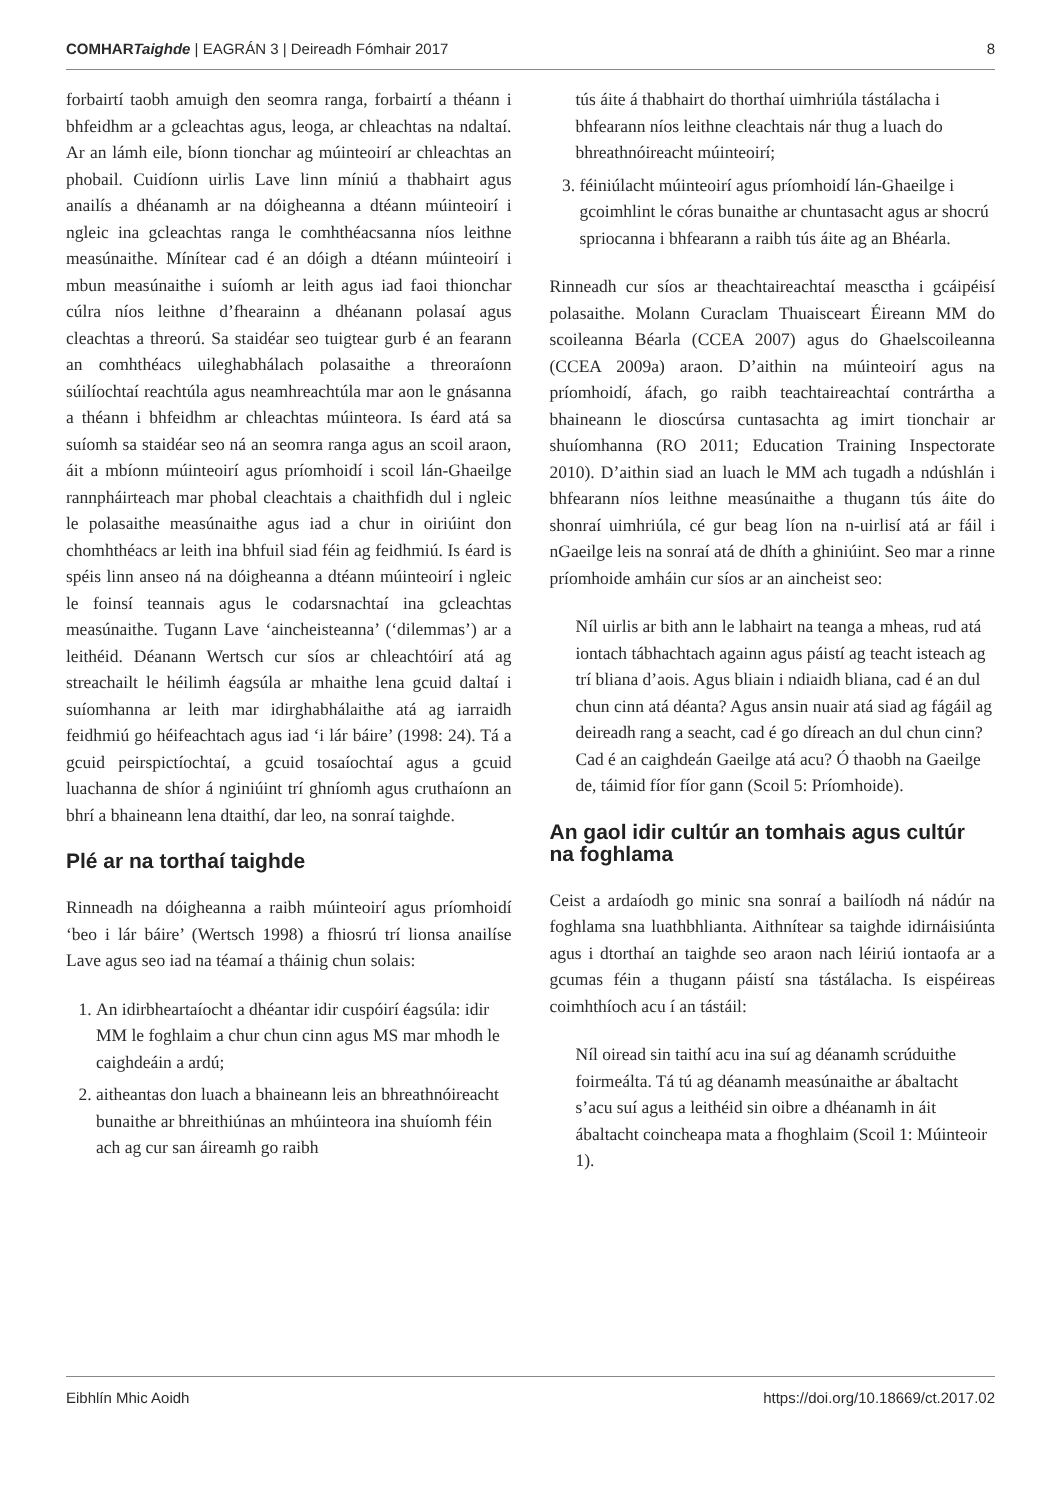COMHARTaighde | EAGRÁN 3 | Deireadh Fómhair 2017 8
forbairtí taobh amuigh den seomra ranga, forbairtí a théann i bhfeidhm ar a gcleachtas agus, leoga, ar chleachtas na ndaltaí. Ar an lámh eile, bíonn tionchar ag múinteoirí ar chleachtas an phobail. Cuidíonn uirlis Lave linn míniú a thabhairt agus anailís a dhéanamh ar na dóigheanna a dtéann múinteoirí i ngleic ina gcleachtas ranga le comhthéacsanna níos leithne measúnaithe. Mínítear cad é an dóigh a dtéann múinteoirí i mbun measúnaithe i suíomh ar leith agus iad faoi thionchar cúlra níos leithne d’fhearainn a dhéanann polasaí agus cleachtas a threorú. Sa staidéar seo tuigtear gurb é an fearann an comhthéacs uileghabhálach polasaithe a threoraíonn súilíochtaí reachtúla agus neamhreachtúla mar aon le gnásanna a théann i bhfeidhm ar chleachtas múinteora. Is éard atá sa suíomh sa staidéar seo ná an seomra ranga agus an scoil araon, áit a mbíonn múinteoirí agus príomhoidí i scoil lán-Ghaeilge rannpháirteach mar phobal cleachtais a chaithfidh dul i ngleic le polasaithe measúnaithe agus iad a chur in oiriúint don chomhthéacs ar leith ina bhfuil siad féin ag feidhmiú. Is éard is spéis linn anseo ná na dóigheanna a dtéann múinteoirí i ngleic le foinsí teannais agus le codarsnachtaí ina gcleachtas measúnaithe. Tugann Lave ‘aincheisteanna’ (‘dilemmas’) ar a leithéid. Déanann Wertsch cur síos ar chleachtóirí atá ag streachailt le héilimh éagsúla ar mhaithe lena gcuid daltaí i suíomhanna ar leith mar idirghabhálaithe atá ag iarraidh feidhmiú go héifeachtach agus iad ‘i lár báire’ (1998: 24). Tá a gcuid peirspictíochtaí, a gcuid tosaíochtaí agus a gcuid luachanna de shíor á nginiúint trí ghníomh agus cruthaíonn an bhrí a bhaineann lena dtaithí, dar leo, na sonraí taighde.
Plé ar na torthaí taighde
Rinneadh na dóigheanna a raibh múinteoirí agus príomhoidí ‘beo i lár báire’ (Wertsch 1998) a fhiosrú trí lionsa anailíse Lave agus seo iad na téamaí a tháinig chun solais:
1. An idirbheartaíocht a dhéantar idir cuspóirí éagsúla: idir MM le foghlaim a chur chun cinn agus MS mar mhodh le caighdeáin a ardú;
2. aitheantas don luach a bhaineann leis an bhreathnóireacht bunaithe ar bhreithiúnas an mhúinteora ina shuíomh féin ach ag cur san áireamh go raibh
tús áite á thabhairt do thorthaí uimhriúla tástálacha i bhfearann níos leithne cleachtais nár thug a luach do bhreathnóireacht múinteoirí;
3. féiniúlacht múinteoirí agus príomhoidí lán-Ghaeilge i gcoimhlint le córas bunaithe ar chuntasacht agus ar shocrú spriocanna i bhfearann a raibh tús áite ag an Bhéarla.
Rinneadh cur síos ar theachtaireachtaí measctha i gcáipéisí polasaithe. Molann Curaclam Thuaisceart Éireann MM do scoileanna Béarla (CCEA 2007) agus do Ghaelscoileanna (CCEA 2009a) araon. D’aithin na múinteoirí agus na príomhoidí, áfach, go raibh teachtaireachtaí contrártha a bhaineann le dioscúrsa cuntasachta ag imirt tionchair ar shuíomhanna (RO 2011; Education Training Inspectorate 2010). D’aithin siad an luach le MM ach tugadh a ndúshlán i bhfearann níos leithne measúnaithe a thugann tús áite do shonraí uimhriúla, cé gur beag líon na n-uirlisí atá ar fáil i nGaeilge leis na sonraí atá de dhíth a ghiniúint. Seo mar a rinne príomhoide amháin cur síos ar an aincheist seo:
Níl uirlis ar bith ann le labhairt na teanga a mheas, rud atá iontach tábhachtach againn agus páistí ag teacht isteach ag trí bliana d’aois. Agus bliain i ndiaidh bliana, cad é an dul chun cinn atá déanta? Agus ansin nuair atá siad ag fágáil ag deireadh rang a seacht, cad é go díreach an dul chun cinn? Cad é an caighdeán Gaeilge atá acu? Ó thaobh na Gaeilge de, táimid fíor fíor gann (Scoil 5: Príomhoide).
An gaol idir cultúr an tomhais agus cultúr na foghlama
Ceist a ardaíodh go minic sna sonraí a bailíodh ná nádúr na foghlama sna luathbhlianta. Aithnítear sa taighde idirnáisiúnta agus i dtorthaí an taighde seo araon nach léiriú iontaofa ar a gcumas féin a thugann páistí sna tástálacha. Is eispéireas coimhthíoch acu í an tástáil:
Níl oiread sin taithí acu ina suí ag déanamh scrúduithe foirmeálta. Tá tú ag déanamh measúnaithe ar ábaltacht s’acu suí agus a leithéid sin oibre a dhéanamh in áit ábaltacht coincheapa mata a fhoghlaim (Scoil 1: Múinteoir 1).
Eibhlín Mhic Aoidh https://doi.org/10.18669/ct.2017.02